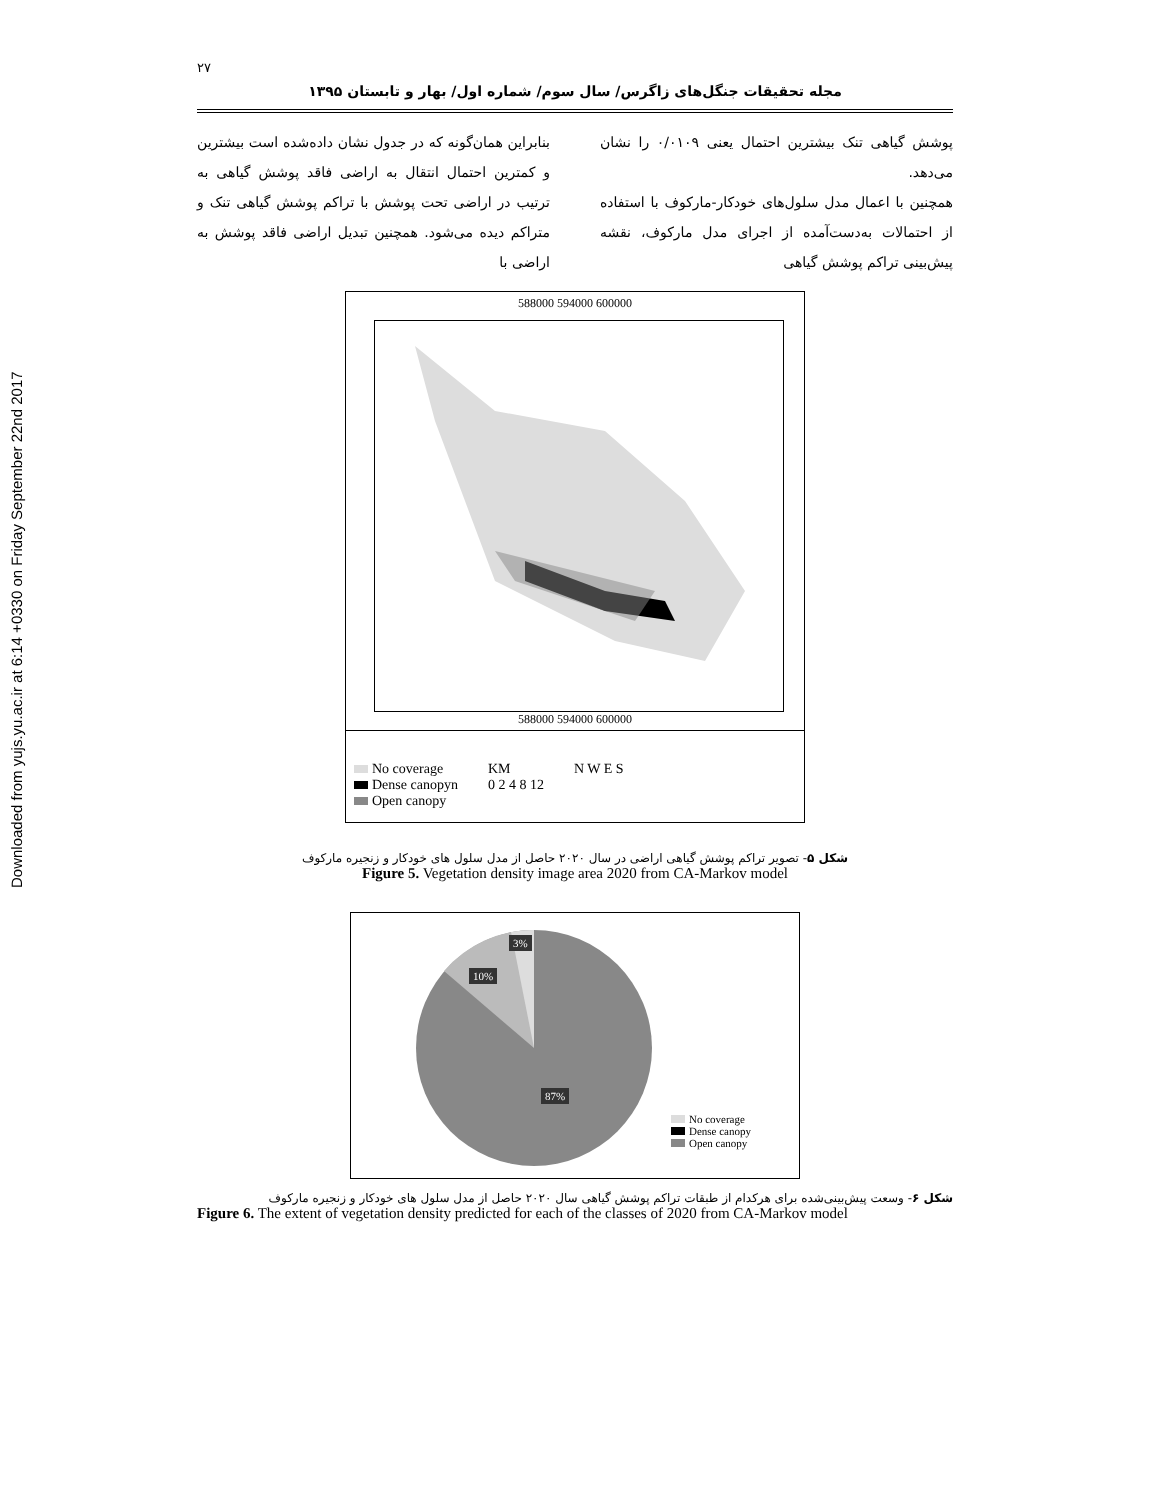Downloaded from yujs.yu.ac.ir at 6:14 +0330 on Friday September 22nd 2017
۲۷
مجله تحقیقات جنگل‌های زاگرس/ سال سوم/ شماره اول/ بهار و تابستان ۱۳۹۵
بنابراین همان‌گونه که در جدول نشان داده‌شده است بیشترین و کمترین احتمال انتقال به اراضی فاقد پوشش گیاهی به ترتیب در اراضی تحت پوشش با تراکم پوشش گیاهی تنک و متراکم دیده می‌شود. همچنین تبدیل اراضی فاقد پوشش به اراضی با
پوشش گیاهی تنک بیشترین احتمال یعنی ۰/۰۱۰۹ را نشان می‌دهد.
همچنین با اعمال مدل سلول‌های خودکار-مارکوف با استفاده از احتمالات به‌دست‌آمده از اجرای مدل مارکوف، نقشه پیش‌بینی تراکم پوشش گیاهی
588000 594000 600000
588000 594000 600000
No coverage
Dense canopyn
Open canopy
KM
0 2 4 8 12
N W E S
شکل ۵- تصویر تراکم پوشش گیاهی اراضی در سال ۲۰۲۰ حاصل از مدل سلول های خودکار و زنجیره مارکوف
Figure 5. Vegetation density image area 2020 from CA-Markov model
3%
10%
87%
No coverage
Dense canopy
Open canopy
شکل ۶- وسعت پیش‌بینی‌شده برای هرکدام از طبقات تراکم پوشش گیاهی سال ۲۰۲۰ حاصل از مدل سلول های خودکار و زنجیره مارکوف
Figure 6. The extent of vegetation density predicted for each of the classes of 2020 from CA-Markov model